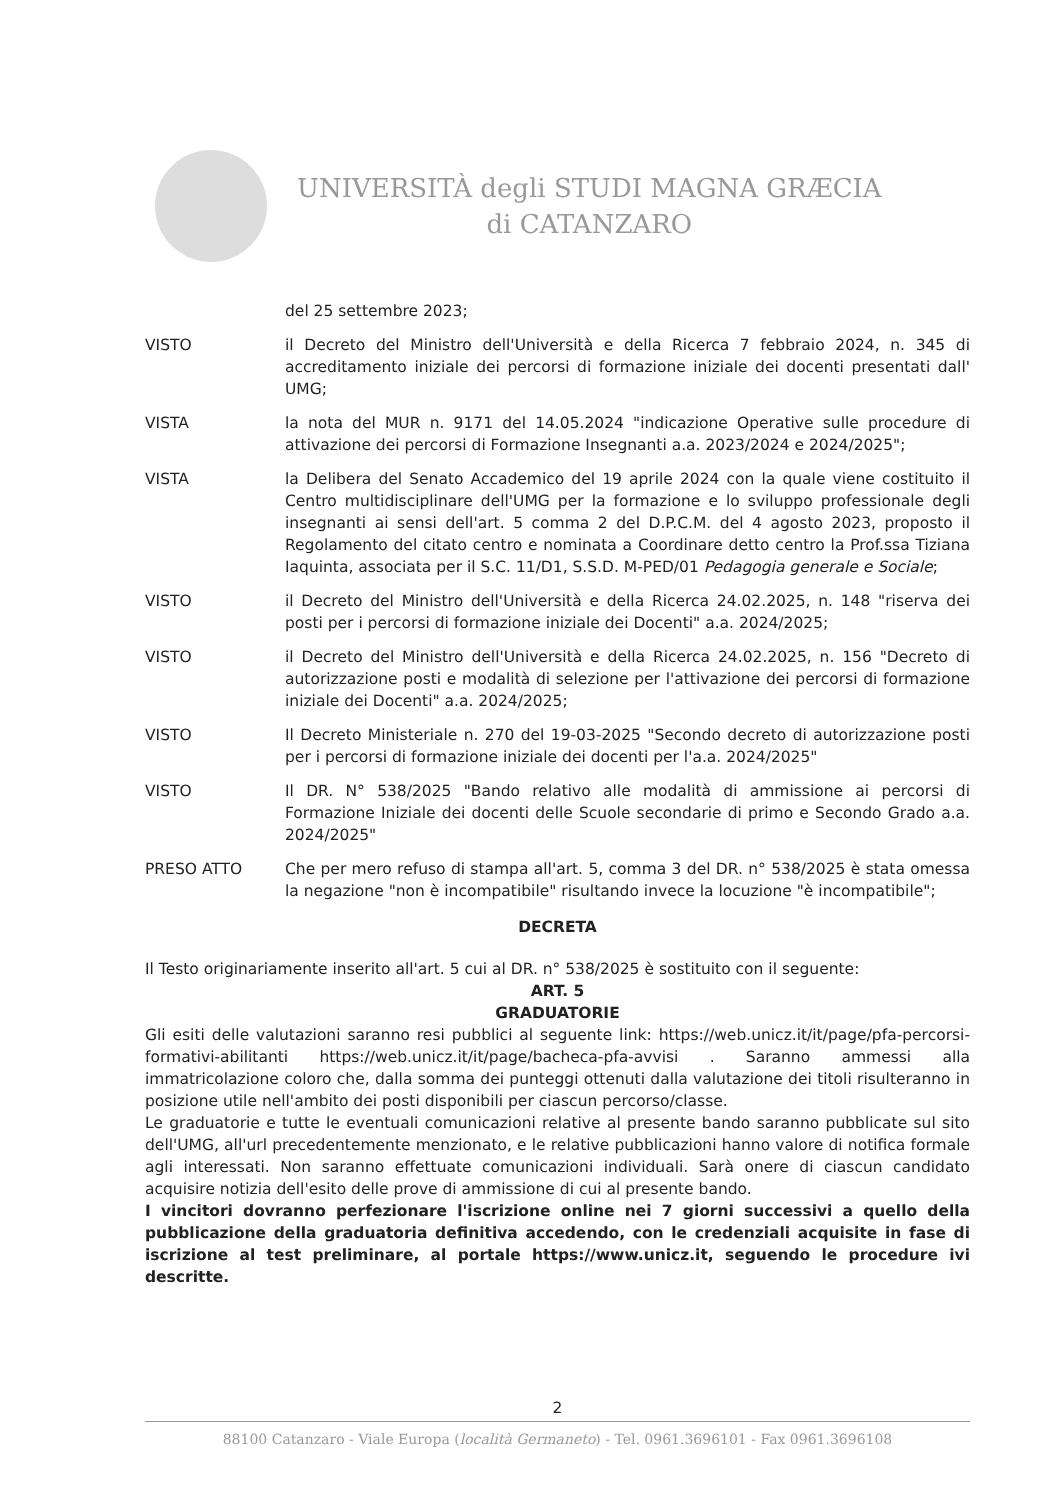UNIVERSITÀ degli STUDI MAGNA GRÆCIA
di CATANZARO
del 25 settembre 2023;
VISTO il Decreto del Ministro dell'Università e della Ricerca 7 febbraio 2024, n. 345 di accreditamento iniziale dei percorsi di formazione iniziale dei docenti presentati dall' UMG;
VISTA la nota del MUR n. 9171 del 14.05.2024 "indicazione Operative sulle procedure di attivazione dei percorsi di Formazione Insegnanti a.a. 2023/2024 e 2024/2025";
VISTA la Delibera del Senato Accademico del 19 aprile 2024 con la quale viene costituito il Centro multidisciplinare dell'UMG per la formazione e lo sviluppo professionale degli insegnanti ai sensi dell'art. 5 comma 2 del D.P.C.M. del 4 agosto 2023, proposto il Regolamento del citato centro e nominata a Coordinare detto centro la Prof.ssa Tiziana Iaquinta, associata per il S.C. 11/D1, S.S.D. M-PED/01 Pedagogia generale e Sociale;
VISTO il Decreto del Ministro dell'Università e della Ricerca 24.02.2025, n. 148 "riserva dei posti per i percorsi di formazione iniziale dei Docenti" a.a. 2024/2025;
VISTO il Decreto del Ministro dell'Università e della Ricerca 24.02.2025, n. 156 "Decreto di autorizzazione posti e modalità di selezione per l'attivazione dei percorsi di formazione iniziale dei Docenti" a.a. 2024/2025;
VISTO Il Decreto Ministeriale n. 270 del 19-03-2025 "Secondo decreto di autorizzazione posti per i percorsi di formazione iniziale dei docenti per l'a.a. 2024/2025"
VISTO Il DR. N° 538/2025 "Bando relativo alle modalità di ammissione ai percorsi di Formazione Iniziale dei docenti delle Scuole secondarie di primo e Secondo Grado a.a. 2024/2025"
PRESO ATTO Che per mero refuso di stampa all'art. 5, comma 3 del DR. n° 538/2025 è stata omessa la negazione "non è incompatibile" risultando invece la locuzione "è incompatibile";
DECRETA
Il Testo originariamente inserito all'art. 5 cui al DR. n° 538/2025 è sostituito con il seguente:
ART. 5
GRADUATORIE
Gli esiti delle valutazioni saranno resi pubblici al seguente link: https://web.unicz.it/it/page/pfa-percorsi-formativi-abilitanti https://web.unicz.it/it/page/bacheca-pfa-avvisi . Saranno ammessi alla immatricolazione coloro che, dalla somma dei punteggi ottenuti dalla valutazione dei titoli risulteranno in posizione utile nell'ambito dei posti disponibili per ciascun percorso/classe.
Le graduatorie e tutte le eventuali comunicazioni relative al presente bando saranno pubblicate sul sito dell'UMG, all'url precedentemente menzionato, e le relative pubblicazioni hanno valore di notifica formale agli interessati. Non saranno effettuate comunicazioni individuali. Sarà onere di ciascun candidato acquisire notizia dell'esito delle prove di ammissione di cui al presente bando.
I vincitori dovranno perfezionare l'iscrizione online nei 7 giorni successivi a quello della pubblicazione della graduatoria definitiva accedendo, con le credenziali acquisite in fase di iscrizione al test preliminare, al portale https://www.unicz.it, seguendo le procedure ivi descritte.
2
88100 Catanzaro - Viale Europa (località Germaneto) - Tel. 0961.3696101 - Fax 0961.3696108